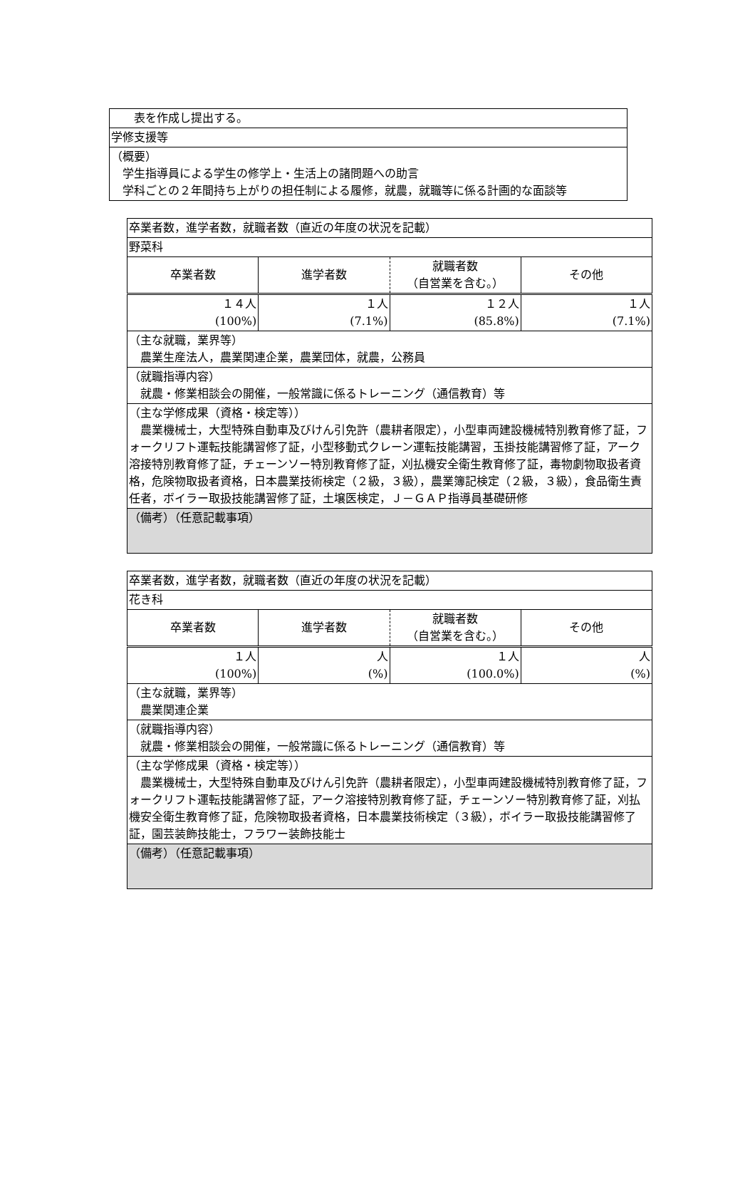| 表を作成し提出する。 |
| 学修支援等 |
| （概要） 学生指導員による学生の修学上・生活上の諸問題への助言 学科ごとの２年間持ち上がりの担任制による履修，就農，就職等に係る計画的な面談等 |
| 卒業者数，進学者数，就職者数（直近の年度の状況を記載） | | | |
| 野菜科 | | | |
| 卒業者数 | 進学者数 | 就職者数 （自営業を含む。） | その他 |
| １４人 (100%) | １人 (7.1%) | １２人 (85.8%) | １人 (7.1%) |
| （主な就職，業界等） 農業生産法人，農業関連企業，農業団体，就農，公務員 | | | |
| （就職指導内容） 就農・修業相談会の開催，一般常識に係るトレーニング（通信教育）等 | | | |
| （主な学修成果（資格・検定等）） 農業機械士，大型特殊自動車及びけん引免許（農耕者限定），小型車両建設機械特別教育修了証，フォークリフト運転技能講習修了証，小型移動式クレーン運転技能講習，玉掛技能講習修了証，アーク溶接特別教育修了証，チェーンソー特別教育修了証，刈払機安全衛生教育修了証，毒物劇物取扱者資格，危険物取扱者資格，日本農業技術検定（２級，３級），農業簿記検定（２級，３級），食品衛生責任者，ボイラー取扱技能講習修了証，土壌医検定，Ｊ－ＧＡＰ指導員基礎研修 | | | |
| （備考）（任意記載事項） | | | |
| 卒業者数，進学者数，就職者数（直近の年度の状況を記載） | | | |
| 花き科 | | | |
| 卒業者数 | 進学者数 | 就職者数 （自営業を含む。） | その他 |
| １人 (100%) | 人 (%) | １人 (100.0%) | 人 (%) |
| （主な就職，業界等） 農業関連企業 | | | |
| （就職指導内容） 就農・修業相談会の開催，一般常識に係るトレーニング（通信教育）等 | | | |
| （主な学修成果（資格・検定等）） 農業機械士，大型特殊自動車及びけん引免許（農耕者限定），小型車両建設機械特別教育修了証，フォークリフト運転技能講習修了証，アーク溶接特別教育修了証，チェーンソー特別教育修了証，刈払機安全衛生教育修了証，危険物取扱者資格，日本農業技術検定（３級），ボイラー取扱技能講習修了証，園芸装飾技能士，フラワー装飾技能士 | | | |
| （備考）（任意記載事項） | | | |